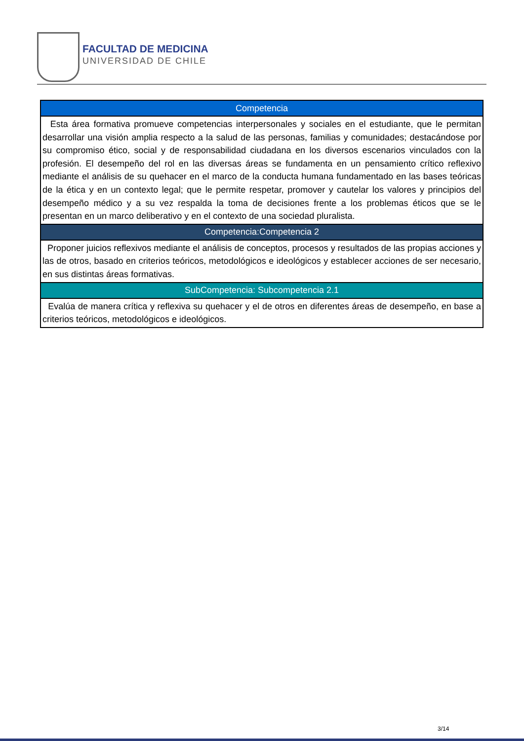FACULTAD DE MEDICINA
UNIVERSIDAD DE CHILE
| Competencia |
| --- |
| Esta área formativa promueve competencias interpersonales y sociales en el estudiante, que le permitan desarrollar una visión amplia respecto a la salud de las personas, familias y comunidades; destacándose por su compromiso ético, social y de responsabilidad ciudadana en los diversos escenarios vinculados con la profesión. El desempeño del rol en las diversas áreas se fundamenta en un pensamiento crítico reflexivo mediante el análisis de su quehacer en el marco de la conducta humana fundamentado en las bases teóricas de la ética y en un contexto legal; que le permite respetar, promover y cautelar los valores y principios del desempeño médico y a su vez respalda la toma de decisiones frente a los problemas éticos que se le presentan en un marco deliberativo y en el contexto de una sociedad pluralista. |
| Competencia:Competencia 2 |
| Proponer juicios reflexivos mediante el análisis de conceptos, procesos y resultados de las propias acciones y las de otros, basado en criterios teóricos, metodológicos e ideológicos y establecer acciones de ser necesario, en sus distintas áreas formativas. |
| SubCompetencia: Subcompetencia 2.1 |
| Evalúa de manera crítica y reflexiva su quehacer y el de otros en diferentes áreas de desempeño, en base a criterios teóricos, metodológicos e ideológicos. |
3/14